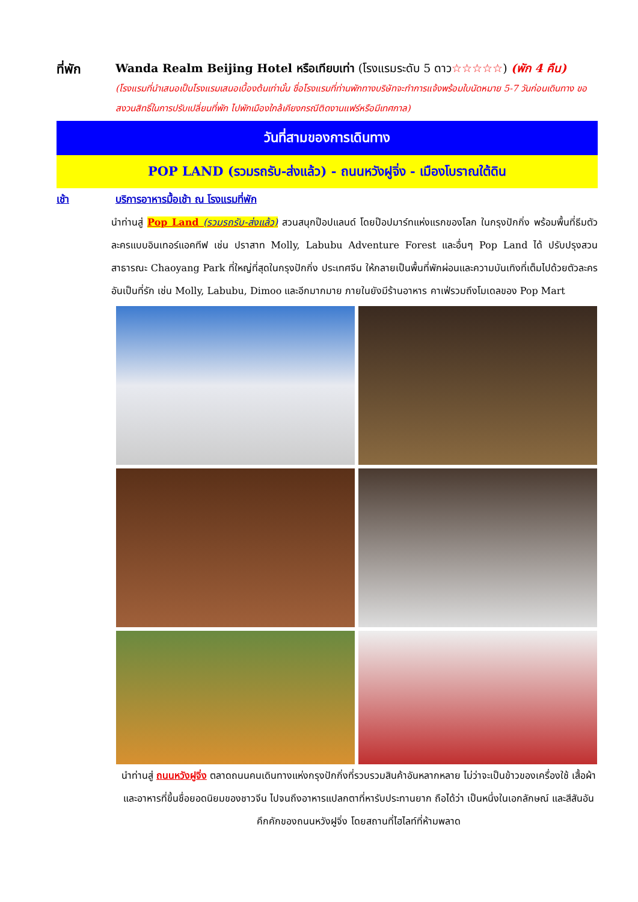ที่พัก Wanda Realm Beijing Hotel หรือเทียบเท่า (โรงแรมระดับ 5 ดาว☆☆☆☆☆) (พัก 4 คืน)
(โรงแรมที่นำเสนอเป็นโรงแรมเสนอเบื้องต้นเท่านั้น ชื่อโรงแรมที่ท่านพักทางบริษัทจะทำการแจ้งพร้อมใบนัดหมาย 5-7 วันก่อนเดินทาง ขอสงวนสิทธิ์ในการปรับเปลี่ยนที่พัก ไปพักเมืองใกล้เคียงกรณีติดงานแฟร์หรือมีเทศกาล)
วันที่สามของการเดินทาง
POP LAND (รวมรถรับ-ส่งแล้ว) - ถนนหวังฝูจิ่ง - เมืองโบราณใต้ดิน
เช้า บริการอาหารมื้อเช้า ณ โรงแรมที่พัก
นำท่านสู่ Pop Land (รวมรถรับ-ส่งแล้ว) สวนสนุกป๊อปแลนด์ โดยป๊อปมาร์ทแห่งแรกของโลก ในกรุงปักกิ่ง พร้อมพื้นที่ธีมตัวละครแบบอินเทอร์แอคทีฟ เช่น ปราสาท Molly, Labubu Adventure Forest และอื่นๆ Pop Land ได้ ปรับปรุงสวนสาธารณะ Chaoyang Park ที่ใหญ่ที่สุดในกรุงปักกิ่ง ประเทศจีน ให้กลายเป็นพื้นที่พักผ่อนและความบันเทิงที่เต็มไปด้วยตัวละครอันเป็นที่รัก เช่น Molly, Labubu, Dimoo และอีกมากมาย ภายในยังมีร้านอาหาร คาเฟ่รวมถึงโมเดลของ Pop Mart
นำท่านสู่ ถนนหวังฝูจิ่ง ตลาดถนนคนเดินทางแห่งกรุงปักกิ่งที่รวบรวมสินค้าอันหลากหลาย ไม่ว่าจะเป็นข้าวของเครื่องใช้ เสื้อผ้า และอาหารที่ขึ้นชื่อยอดนิยมของชาวจีน ไปจนถึงอาหารแปลกตาที่หารับประทานยาก ถือได้ว่า เป็นหนึ่งในเอกลักษณ์ และสีสันอันคึกคักของถนนหวังฝูจิ่ง โดยสถานที่ไฮไลท์ที่ห้ามพลาด